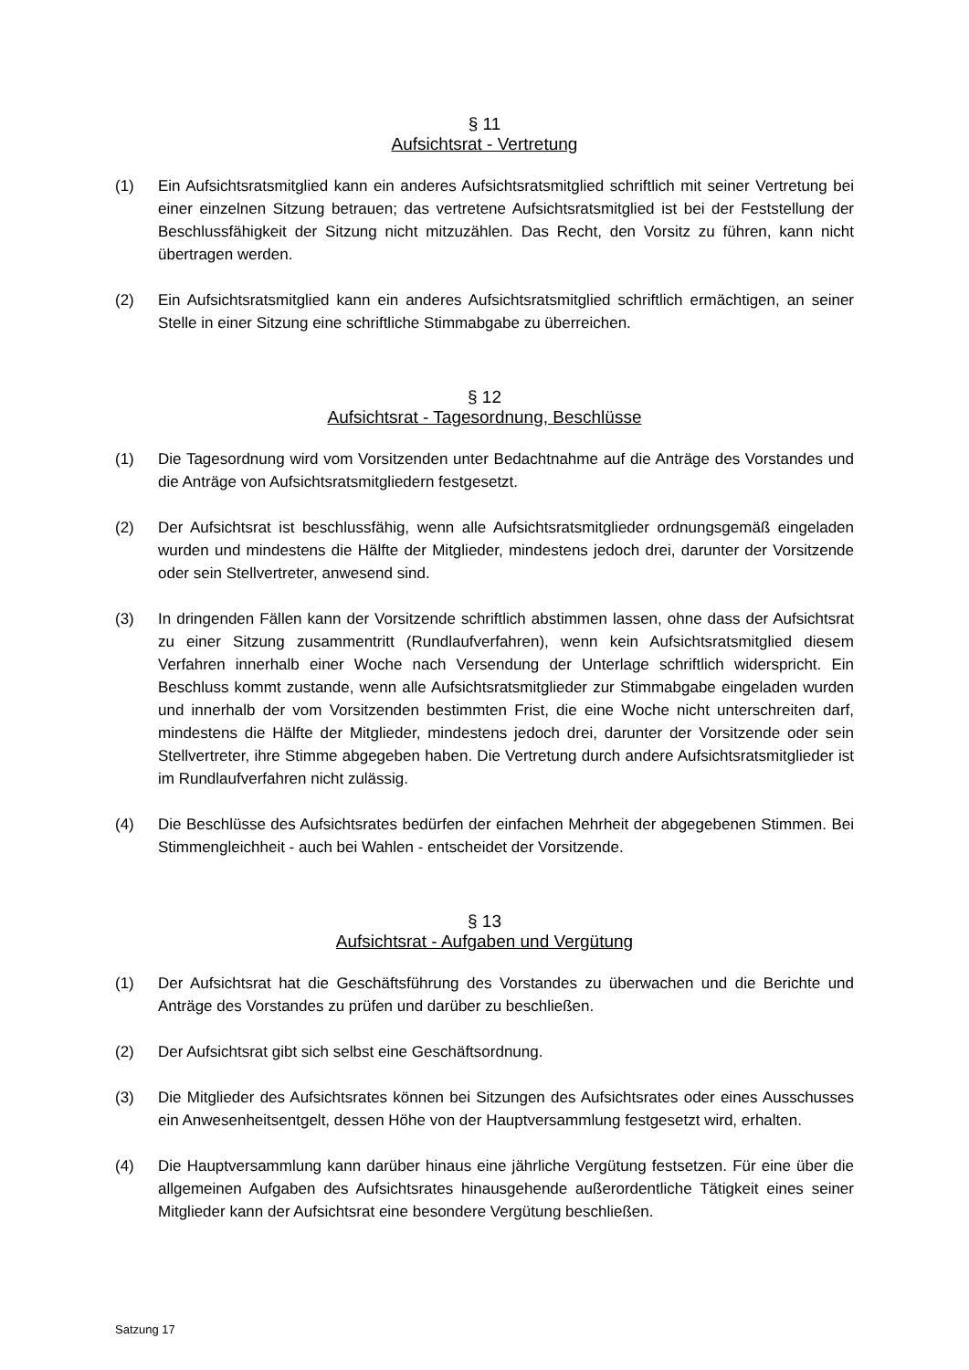§ 11
Aufsichtsrat - Vertretung
(1) Ein Aufsichtsratsmitglied kann ein anderes Aufsichtsratsmitglied schriftlich mit seiner Vertretung bei einer einzelnen Sitzung betrauen; das vertretene Aufsichtsratsmitglied ist bei der Feststellung der Beschlussfähigkeit der Sitzung nicht mitzuzählen. Das Recht, den Vorsitz zu führen, kann nicht übertragen werden.
(2) Ein Aufsichtsratsmitglied kann ein anderes Aufsichtsratsmitglied schriftlich ermächtigen, an seiner Stelle in einer Sitzung eine schriftliche Stimmabgabe zu überreichen.
§ 12
Aufsichtsrat - Tagesordnung, Beschlüsse
(1) Die Tagesordnung wird vom Vorsitzenden unter Bedachtnahme auf die Anträge des Vorstandes und die Anträge von Aufsichtsratsmitgliedern festgesetzt.
(2) Der Aufsichtsrat ist beschlussfähig, wenn alle Aufsichtsratsmitglieder ordnungsgemäß eingeladen wurden und mindestens die Hälfte der Mitglieder, mindestens jedoch drei, darunter der Vorsitzende oder sein Stellvertreter, anwesend sind.
(3) In dringenden Fällen kann der Vorsitzende schriftlich abstimmen lassen, ohne dass der Aufsichtsrat zu einer Sitzung zusammentritt (Rundlaufverfahren), wenn kein Aufsichtsratsmitglied diesem Verfahren innerhalb einer Woche nach Versendung der Unterlage schriftlich widerspricht. Ein Beschluss kommt zustande, wenn alle Aufsichtsratsmitglieder zur Stimmabgabe eingeladen wurden und innerhalb der vom Vorsitzenden bestimmten Frist, die eine Woche nicht unterschreiten darf, mindestens die Hälfte der Mitglieder, mindestens jedoch drei, darunter der Vorsitzende oder sein Stellvertreter, ihre Stimme abgegeben haben. Die Vertretung durch andere Aufsichtsratsmitglieder ist im Rundlaufverfahren nicht zulässig.
(4) Die Beschlüsse des Aufsichtsrates bedürfen der einfachen Mehrheit der abgegebenen Stimmen. Bei Stimmengleichheit - auch bei Wahlen - entscheidet der Vorsitzende.
§ 13
Aufsichtsrat - Aufgaben und Vergütung
(1) Der Aufsichtsrat hat die Geschäftsführung des Vorstandes zu überwachen und die Berichte und Anträge des Vorstandes zu prüfen und darüber zu beschließen.
(2) Der Aufsichtsrat gibt sich selbst eine Geschäftsordnung.
(3) Die Mitglieder des Aufsichtsrates können bei Sitzungen des Aufsichtsrates oder eines Ausschusses ein Anwesenheitsentgelt, dessen Höhe von der Hauptversammlung festgesetzt wird, erhalten.
(4) Die Hauptversammlung kann darüber hinaus eine jährliche Vergütung festsetzen. Für eine über die allgemeinen Aufgaben des Aufsichtsrates hinausgehende außerordentliche Tätigkeit eines seiner Mitglieder kann der Aufsichtsrat eine besondere Vergütung beschließen.
Satzung 17